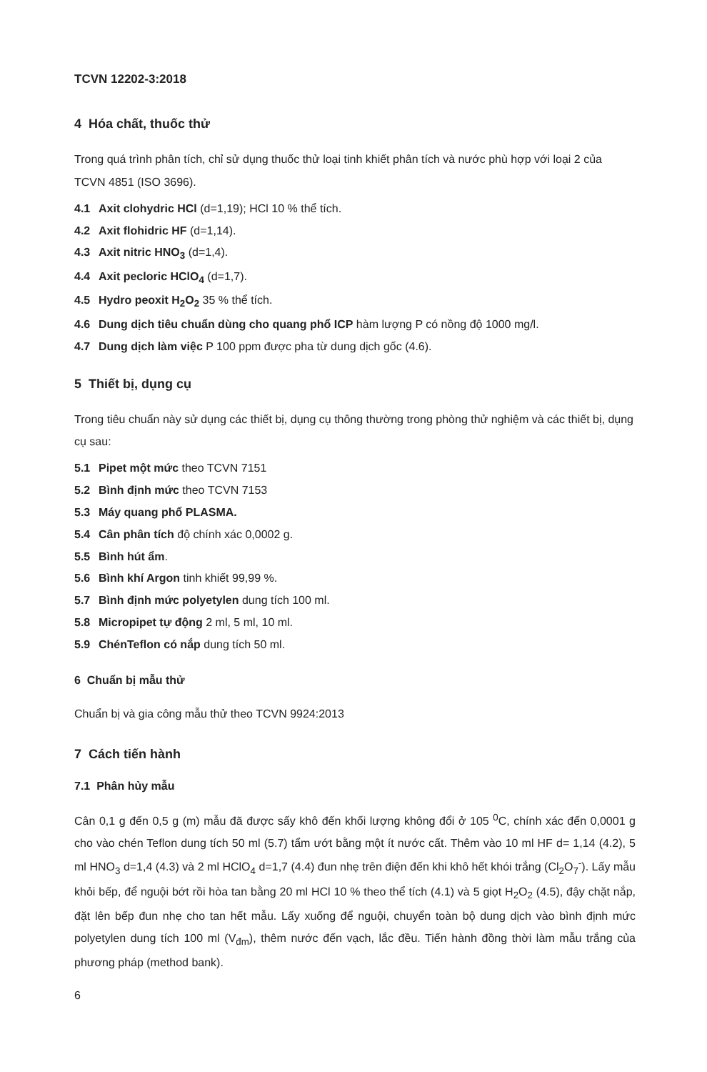TCVN 12202-3:2018
4 Hóa chất, thuốc thử
Trong quá trình phân tích, chỉ sử dụng thuốc thử loại tinh khiết phân tích và nước phù hợp với loại 2 của TCVN 4851 (ISO 3696).
4.1 Axit clohydric HCl (d=1,19); HCl 10 % thể tích.
4.2 Axit flohidric HF (d=1,14).
4.3 Axit nitric HNO<sub>3</sub> (d=1,4).
4.4 Axit pecloric HClO<sub>4</sub> (d=1,7).
4.5 Hydro peoxit H<sub>2</sub>O<sub>2</sub> 35 % thể tích.
4.6 Dung dịch tiêu chuẩn dùng cho quang phổ ICP hàm lượng P có nồng độ 1000 mg/l.
4.7 Dung dịch làm việc P 100 ppm được pha từ dung dịch gốc (4.6).
5 Thiết bị, dụng cụ
Trong tiêu chuẩn này sử dụng các thiết bị, dụng cụ thông thường trong phòng thử nghiệm và các thiết bị, dụng cụ sau:
5.1 Pipet một mức theo TCVN 7151
5.2 Bình định mức theo TCVN 7153
5.3 Máy quang phổ PLASMA.
5.4 Cân phân tích độ chính xác 0,0002 g.
5.5 Bình hút ẩm.
5.6 Bình khí Argon tinh khiết 99,99 %.
5.7 Bình định mức polyetylen dung tích 100 ml.
5.8 Micropipet tự động 2 ml, 5 ml, 10 ml.
5.9 ChénTeflon có nắp dung tích 50 ml.
6 Chuẩn bị mẫu thử
Chuẩn bị và gia công mẫu thử theo TCVN 9924:2013
7 Cách tiến hành
7.1 Phân hủy mẫu
Cân 0,1 g đến 0,5 g (m) mẫu đã được sấy khô đến khối lượng không đổi ở 105 <sup>0</sup>C, chính xác đến 0,0001 g cho vào chén Teflon dung tích 50 ml (5.7) tẩm ướt bằng một ít nước cất. Thêm vào 10 ml HF d= 1,14 (4.2), 5 ml HNO<sub>3</sub> d=1,4 (4.3) và 2 ml HClO<sub>4</sub> d=1,7 (4.4) đun nhẹ trên điện đến khi khô hết khói trắng (Cl<sub>2</sub>O<sub>7</sub><sup>-</sup>). Lấy mẫu khỏi bếp, để nguội bớt rồi hòa tan bằng 20 ml HCl 10 % theo thể tích (4.1) và 5 giọt H<sub>2</sub>O<sub>2</sub> (4.5), đậy chặt nắp, đặt lên bếp đun nhẹ cho tan hết mẫu. Lấy xuống để nguội, chuyển toàn bộ dung dịch vào bình định mức polyetylen dung tích 100 ml (V<sub>đm</sub>), thêm nước đến vạch, lắc đều. Tiến hành đồng thời làm mẫu trắng của phương pháp (method bank).
6